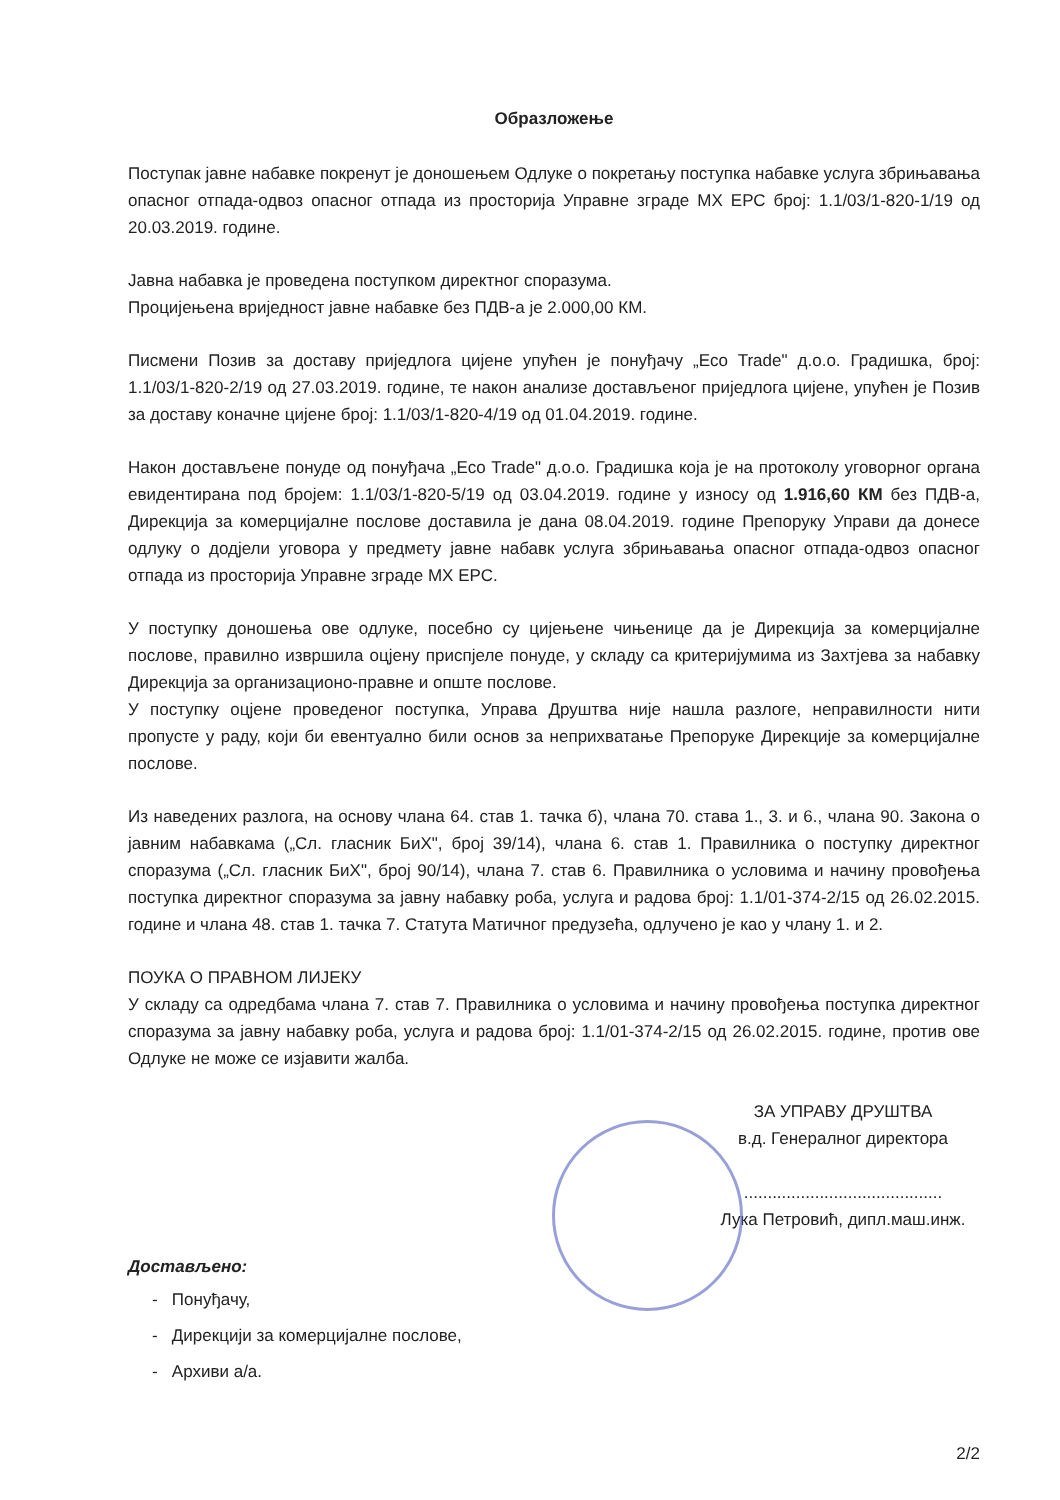Образложење
Поступак јавне набавке покренут је доношењем Одлуке о покретању поступка набавке услуга збрињавања опасног отпада-одвоз опасног отпада из просторија Управне зграде МХ ЕРС број: 1.1/03/1-820-1/19 од 20.03.2019. године.
Јавна набавка је проведена поступком директног споразума.
Процијењена вриједност јавне набавке без ПДВ-а је 2.000,00 КМ.
Писмени Позив за доставу приједлога цијене упућен је понуђачу „Eco Trade" д.о.о. Градишка, број: 1.1/03/1-820-2/19 од 27.03.2019. године, те након анализе достављеног приједлога цијене, упућен је Позив за доставу коначне цијене број: 1.1/03/1-820-4/19 од 01.04.2019. године.
Након достављене понуде од понуђача „Eco Trade" д.о.о. Градишка која је на протоколу уговорног органа евидентирана под бројем: 1.1/03/1-820-5/19 од 03.04.2019. године у износу од 1.916,60 КМ без ПДВ-а, Дирекција за комерцијалне послове доставила је дана 08.04.2019. године Препоруку Управи да донесе одлуку о додјели уговора у предмету јавне набавк услуга збрињавања опасног отпада-одвоз опасног отпада из просторија Управне зграде МХ ЕРС.
У поступку доношења ове одлуке, посебно су цијењене чињенице да је Дирекција за комерцијалне послове, правилно извршила оцјену приспјеле понуде, у складу са критеријумима из Захтјева за набавку Дирекција за организационо-правне и опште послове.
У поступку оцјене проведеног поступка, Управа Друштва није нашла разлоге, неправилности нити пропусте у раду, који би евентуално били основ за неприхватање Препоруке Дирекције за комерцијалне послове.
Из наведених разлога, на основу члана 64. став 1. тачка б), члана 70. става 1., 3. и 6., члана 90. Закона о јавним набавкама („Сл. гласник БиХ", број 39/14), члана 6. став 1. Правилника о поступку директног споразума („Сл. гласник БиХ", број 90/14), члана 7. став 6. Правилника о условима и начину провођења поступка директног споразума за јавну набавку роба, услуга и радова број: 1.1/01-374-2/15 од 26.02.2015. године и члана 48. став 1. тачка 7. Статута Матичног предузећа, одлучено је као у члану 1. и 2.
ПОУКА О ПРАВНОМ ЛИЈЕКУ
У складу са одредбама члана 7. став 7. Правилника о условима и начину провођења поступка директног споразума за јавну набавку роба, услуга и радова број: 1.1/01-374-2/15 од 26.02.2015. године, против ове Одлуке не може се изјавити жалба.
ЗА УПРАВУ ДРУШТВА
в.д. Генералног директора
..........................................
Лука Петровић, дипл.маш.инж.
Достављено:
- Понуђачу,
- Дирекцији за комерцијалне послове,
- Архиви а/а.
2/2